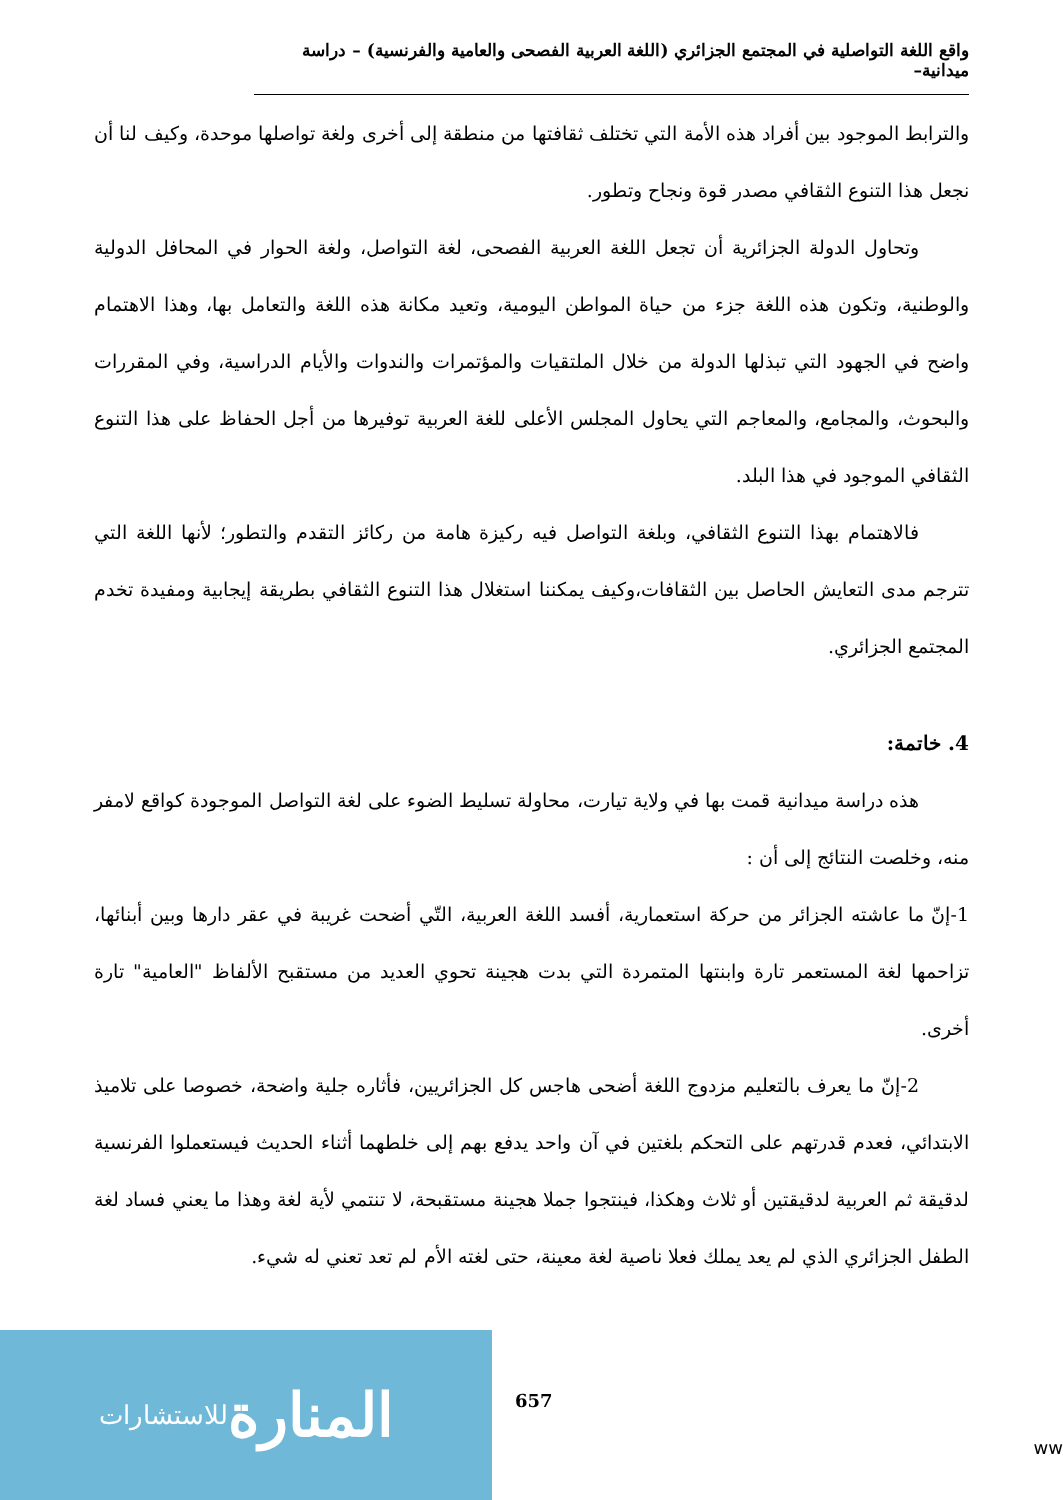واقع اللغة التواصلية في المجتمع الجزائري (اللغة العربية الفصحى والعامية والفرنسية) – دراسة ميدانية–
والترابط الموجود بين أفراد هذه الأمة التي تختلف ثقافتها من منطقة إلى أخرى ولغة تواصلها موحدة، وكيف لنا أن نجعل هذا التنوع الثقافي مصدر قوة ونجاح وتطور.
وتحاول الدولة الجزائرية أن تجعل اللغة العربية الفصحى، لغة التواصل، ولغة الحوار في المحافل الدولية والوطنية، وتكون هذه اللغة جزء من حياة المواطن اليومية، وتعيد مكانة هذه اللغة والتعامل بها، وهذا الاهتمام واضح في الجهود التي تبذلها الدولة من خلال الملتقيات والمؤتمرات والندوات والأيام الدراسية، وفي المقررات والبحوث، والمجامع، والمعاجم التي يحاول المجلس الأعلى للغة العربية توفيرها من أجل الحفاظ على هذا التنوع الثقافي الموجود في هذا البلد.
فالاهتمام بهذا التنوع الثقافي، وبلغة التواصل فيه ركيزة هامة من ركائز التقدم والتطور؛ لأنها اللغة التي تترجم مدى التعايش الحاصل بين الثقافات،وكيف يمكننا استغلال هذا التنوع الثقافي بطريقة إيجابية ومفيدة تخدم المجتمع الجزائري.
4. خاتمة:
هذه دراسة ميدانية قمت بها في ولاية تيارت، محاولة تسليط الضوء على لغة التواصل الموجودة كواقع لامفر منه، وخلصت النتائج إلى أن :
1-إنّ ما عاشته الجزائر من حركة استعمارية، أفسد اللغة العربية، التّي أضحت غريبة في عقر دارها وبين أبنائها، تزاحمها لغة المستعمر تارة وابنتها المتمردة التي بدت هجينة تحوي العديد من مستقبح الألفاظ "العامية" تارة أخرى.
2-إنّ ما يعرف بالتعليم مزدوج اللغة أضحى هاجس كل الجزائريين، فأثاره جلية واضحة، خصوصا على تلاميذ الابتدائي، فعدم قدرتهم على التحكم بلغتين في آن واحد يدفع بهم إلى خلطهما أثناء الحديث فيستعملوا الفرنسية لدقيقة ثم العربية لدقيقتين أو ثلاث وهكذا، فينتجوا جملا هجينة مستقبحة، لا تنتمي لأية لغة وهذا ما يعني فساد لغة الطفل الجزائري الذي لم يعد يملك فعلا ناصية لغة معينة، حتى لغته الأم لم تعد تعني له شيء.
657
المنارة للاستشارات
ww